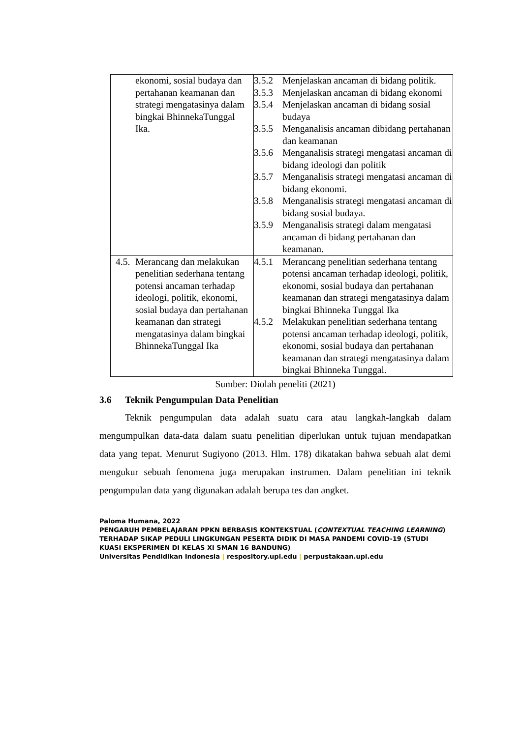| ekonomi, sosial budaya dan pertahanan keamanan dan strategi mengatasinya dalam bingkai BhinnekaTunggal Ika. | 3.5.2 Menjelaskan ancaman di bidang politik. 3.5.3 Menjelaskan ancaman di bidang ekonomi 3.5.4 Menjelaskan ancaman di bidang sosial budaya 3.5.5 Menganalisis ancaman dibidang pertahanan dan keamanan 3.5.6 Menganalisis strategi mengatasi ancaman di bidang ideologi dan politik 3.5.7 Menganalisis strategi mengatasi ancaman di bidang ekonomi. 3.5.8 Menganalisis strategi mengatasi ancaman di bidang sosial budaya. 3.5.9 Menganalisis strategi dalam mengatasi ancaman di bidang pertahanan dan keamanan. |
| 4.5. Merancang dan melakukan penelitian sederhana tentang potensi ancaman terhadap ideologi, politik, ekonomi, sosial budaya dan pertahanan keamanan dan strategi mengatasinya dalam bingkai BhinnekaTunggal Ika | 4.5.1 Merancang penelitian sederhana tentang potensi ancaman terhadap ideologi, politik, ekonomi, sosial budaya dan pertahanan keamanan dan strategi mengatasinya dalam bingkai Bhinneka Tunggal Ika 4.5.2 Melakukan penelitian sederhana tentang potensi ancaman terhadap ideologi, politik, ekonomi, sosial budaya dan pertahanan keamanan dan strategi mengatasinya dalam bingkai Bhinneka Tunggal. |
Sumber: Diolah peneliti (2021)
3.6 Teknik Pengumpulan Data Penelitian
Teknik pengumpulan data adalah suatu cara atau langkah-langkah dalam mengumpulkan data-data dalam suatu penelitian diperlukan untuk tujuan mendapatkan data yang tepat. Menurut Sugiyono (2013. Hlm. 178) dikatakan bahwa sebuah alat demi mengukur sebuah fenomena juga merupakan instrumen. Dalam penelitian ini teknik pengumpulan data yang digunakan adalah berupa tes dan angket.
Paloma Humana, 2022
PENGARUH PEMBELAJARAN PPKN BERBASIS KONTEKSTUAL (CONTEXTUAL TEACHING LEARNING) TERHADAP SIKAP PEDULI LINGKUNGAN PESERTA DIDIK DI MASA PANDEMI COVID-19 (STUDI KUASI EKSPERIMEN DI KELAS XI SMAN 16 BANDUNG)
Universitas Pendidikan Indonesia | respository.upi.edu | perpustakaan.upi.edu